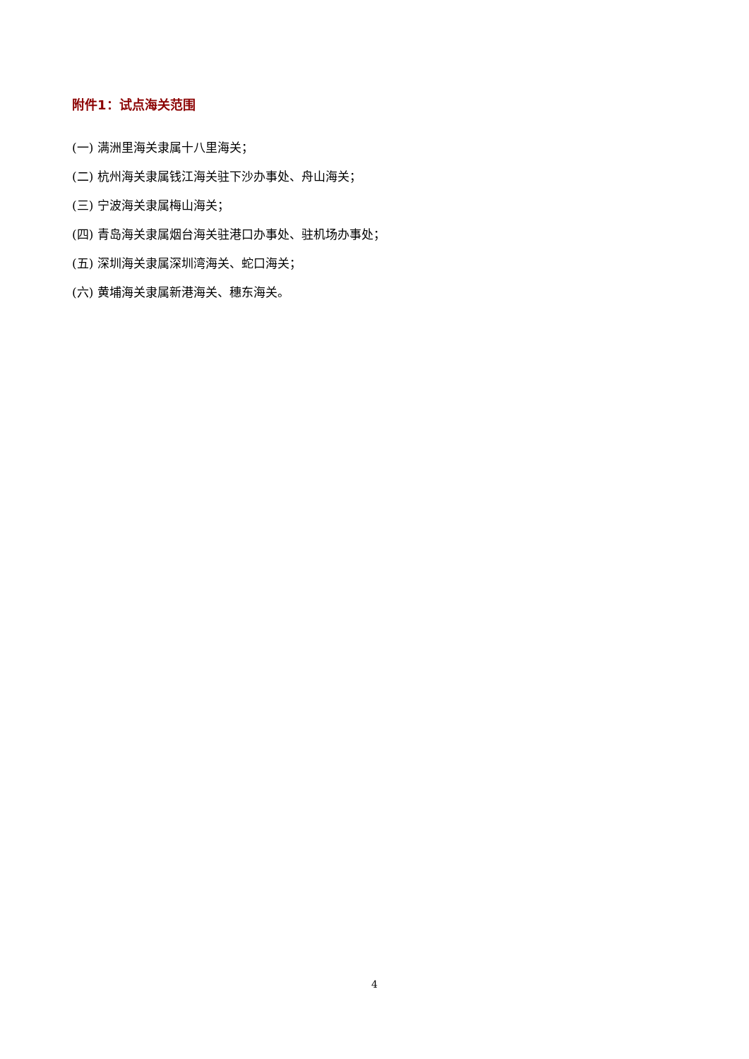附件1：试点海关范围
(一) 满洲里海关隶属十八里海关；
(二) 杭州海关隶属钱江海关驻下沙办事处、舟山海关；
(三) 宁波海关隶属梅山海关；
(四) 青岛海关隶属烟台海关驻港口办事处、驻机场办事处；
(五) 深圳海关隶属深圳湾海关、蛇口海关；
(六) 黄埔海关隶属新港海关、穗东海关。
4